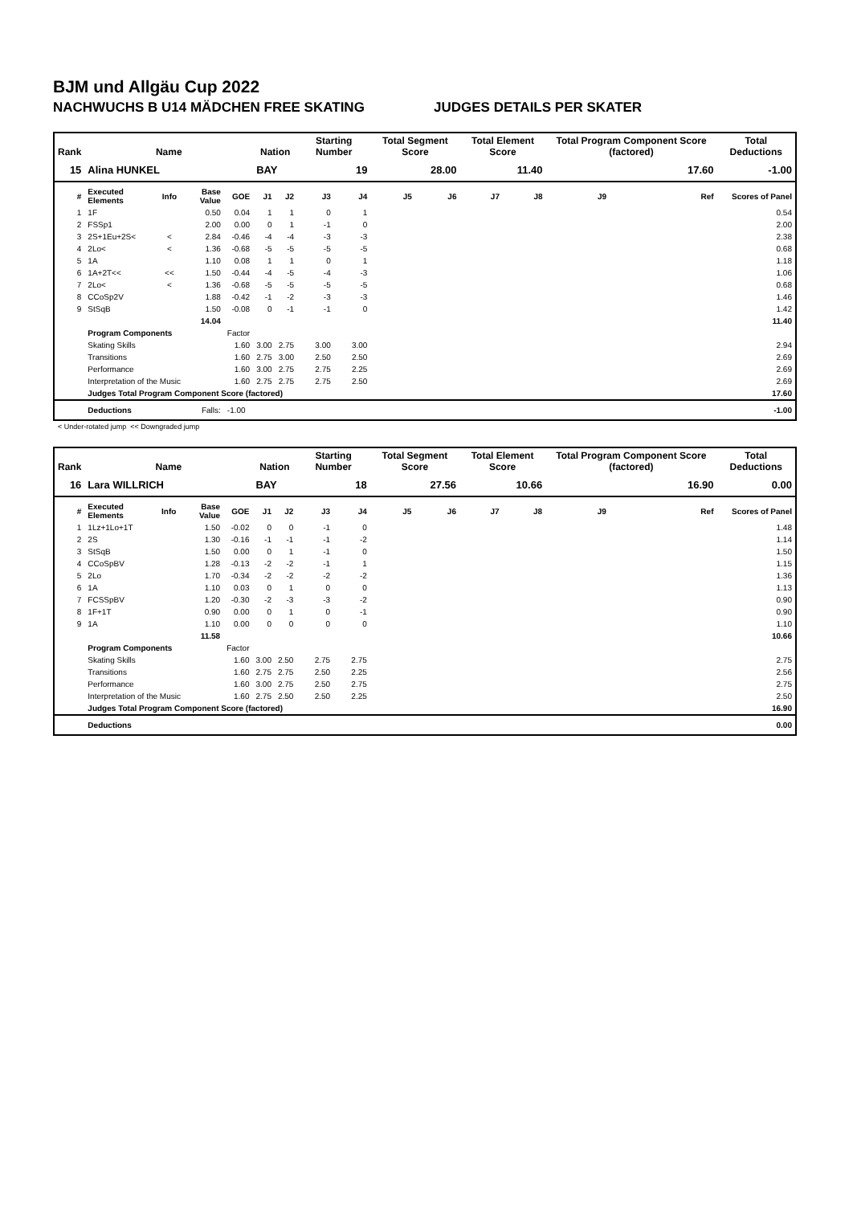BJM und Allgäu Cup 2022
NACHWUCHS B U14 MÄDCHEN FREE SKATING JUDGES DETAILS PER SKATER
| Rank | Name | | | | Nation | | Starting Number | | Total Segment Score | | Total Element Score | | Total Program Component Score (factored) | | | Total Deductions |
| --- | --- | --- | --- | --- | --- | --- | --- | --- | --- | --- | --- | --- | --- | --- | --- | --- |
| 15 | Alina HUNKEL | | | | BAY | | 19 | | 28.00 | | 11.40 | | 17.60 | | | -1.00 |
| # | Executed Elements | Info | Base Value | GOE | J1 | J2 | J3 | J4 | J5 | J6 | J7 | J8 | J9 | | Ref | Scores of Panel |
| 1 | 1F | | 0.50 | 0.04 | 1 | 1 | 0 | 1 | | | | | | | | 0.54 |
| 2 | FSSp1 | | 2.00 | 0.00 | 0 | 1 | -1 | 0 | | | | | | | | 2.00 |
| 3 | 2S+1Eu+2S< | < | 2.84 | -0.46 | -4 | -4 | -3 | -3 | | | | | | | | 2.38 |
| 4 | 2Lo< | < | 1.36 | -0.68 | -5 | -5 | -5 | -5 | | | | | | | | 0.68 |
| 5 | 1A | | 1.10 | 0.08 | 1 | 1 | 0 | 1 | | | | | | | | 1.18 |
| 6 | 1A+2T<< | << | 1.50 | -0.44 | -4 | -5 | -4 | -3 | | | | | | | | 1.06 |
| 7 | 2Lo< | < | 1.36 | -0.68 | -5 | -5 | -5 | -5 | | | | | | | | 0.68 |
| 8 | CCoSp2V | | 1.88 | -0.42 | -1 | -2 | -3 | -3 | | | | | | | | 1.46 |
| 9 | StSqB | | 1.50 | -0.08 | 0 | -1 | -1 | 0 | | | | | | | | 1.42 |
| | | | 14.04 | | | | | | | | | | | | | 11.40 |
| | Program Components | | | Factor | | | | | | | | | | | | |
| | Skating Skills | | | 1.60 | 3.00 | 2.75 | 3.00 | 3.00 | | | | | | | | 2.94 |
| | Transitions | | | 1.60 | 2.75 | 3.00 | 2.50 | 2.50 | | | | | | | | 2.69 |
| | Performance | | | 1.60 | 3.00 | 2.75 | 2.75 | 2.25 | | | | | | | | 2.69 |
| | Interpretation of the Music | | | 1.60 | 2.75 | 2.75 | 2.75 | 2.50 | | | | | | | | 2.69 |
| | Judges Total Program Component Score (factored) | | | | | | | | | | | | | | | 17.60 |
| | Deductions | | Falls: | -1.00 | | | | | | | | | | | | -1.00 |
< Under-rotated jump << Downgraded jump
| Rank | Name | | | | Nation | | Starting Number | | Total Segment Score | | Total Element Score | | Total Program Component Score (factored) | | | Total Deductions |
| --- | --- | --- | --- | --- | --- | --- | --- | --- | --- | --- | --- | --- | --- | --- | --- | --- |
| 16 | Lara WILLRICH | | | | BAY | | 18 | | 27.56 | | 10.66 | | 16.90 | | | 0.00 |
| # | Executed Elements | Info | Base Value | GOE | J1 | J2 | J3 | J4 | J5 | J6 | J7 | J8 | J9 | | Ref | Scores of Panel |
| 1 | 1Lz+1Lo+1T | | 1.50 | -0.02 | 0 | 0 | -1 | 0 | | | | | | | | 1.48 |
| 2 | 2S | | 1.30 | -0.16 | -1 | -1 | -1 | -2 | | | | | | | | 1.14 |
| 3 | StSqB | | 1.50 | 0.00 | 0 | 1 | -1 | 0 | | | | | | | | 1.50 |
| 4 | CCoSpBV | | 1.28 | -0.13 | -2 | -2 | -1 | 1 | | | | | | | | 1.15 |
| 5 | 2Lo | | 1.70 | -0.34 | -2 | -2 | -2 | -2 | | | | | | | | 1.36 |
| 6 | 1A | | 1.10 | 0.03 | 0 | 1 | 0 | 0 | | | | | | | | 1.13 |
| 7 | FCSSpBV | | 1.20 | -0.30 | -2 | -3 | -3 | -2 | | | | | | | | 0.90 |
| 8 | 1F+1T | | 0.90 | 0.00 | 0 | 1 | 0 | -1 | | | | | | | | 0.90 |
| 9 | 1A | | 1.10 | 0.00 | 0 | 0 | 0 | 0 | | | | | | | | 1.10 |
| | | | 11.58 | | | | | | | | | | | | | 10.66 |
| | Program Components | | | Factor | | | | | | | | | | | | |
| | Skating Skills | | | 1.60 | 3.00 | 2.50 | 2.75 | 2.75 | | | | | | | | 2.75 |
| | Transitions | | | 1.60 | 2.75 | 2.75 | 2.50 | 2.25 | | | | | | | | 2.56 |
| | Performance | | | 1.60 | 3.00 | 2.75 | 2.50 | 2.75 | | | | | | | | 2.75 |
| | Interpretation of the Music | | | 1.60 | 2.75 | 2.50 | 2.50 | 2.25 | | | | | | | | 2.50 |
| | Judges Total Program Component Score (factored) | | | | | | | | | | | | | | | 16.90 |
| | Deductions | | | | | | | | | | | | | | | 0.00 |